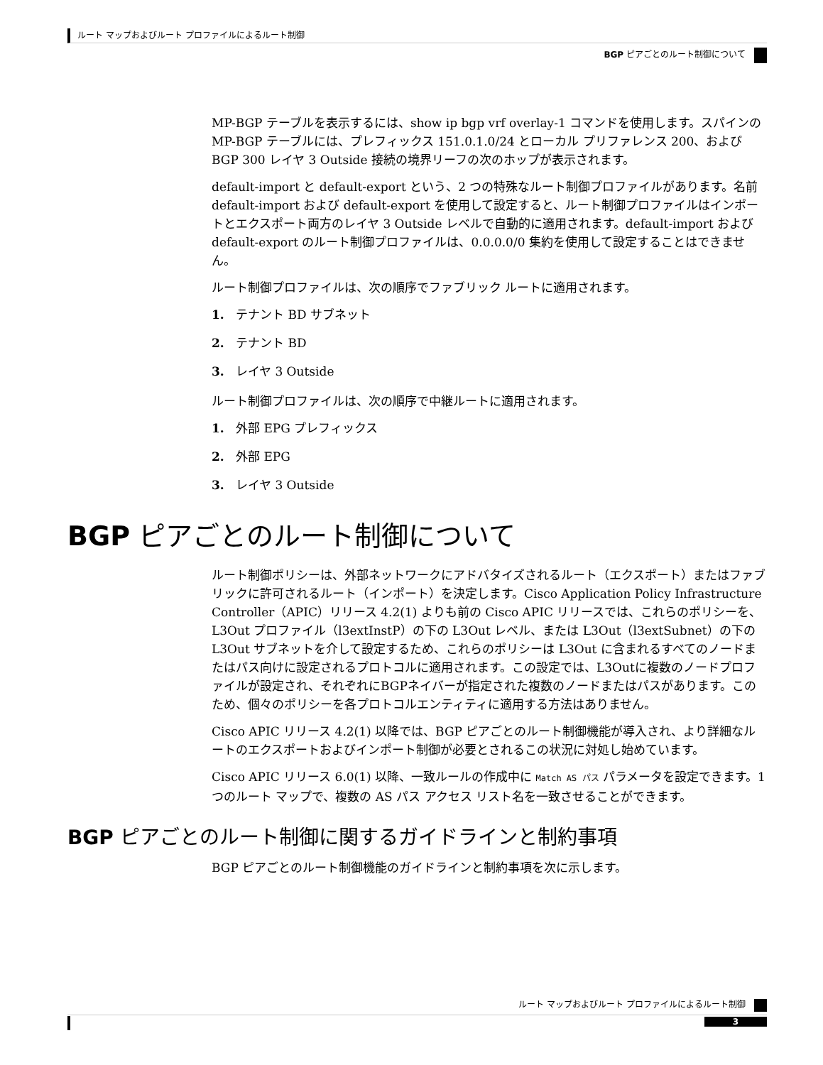ルート マップおよびルート プロファイルによるルート制御
BGP ピアごとのルート制御について
MP-BGP テーブルを表示するには、show ip bgp vrf overlay-1 コマンドを使用します。スパインの MP-BGP テーブルには、プレフィックス 151.0.1.0/24 とローカル プリファレンス 200、および BGP 300 レイヤ 3 Outside 接続の境界リーフの次のホップが表示されます。
default-import と default-export という、2 つの特殊なルート制御プロファイルがあります。名前 default-import および default-export を使用して設定すると、ルート制御プロファイルはインポートとエクスポート両方のレイヤ 3 Outside レベルで自動的に適用されます。default-import および default-export のルート制御プロファイルは、0.0.0.0/0 集約を使用して設定することはできません。
ルート制御プロファイルは、次の順序でファブリック ルートに適用されます。
1. テナント BD サブネット
2. テナント BD
3. レイヤ 3 Outside
ルート制御プロファイルは、次の順序で中継ルートに適用されます。
1. 外部 EPG プレフィックス
2. 外部 EPG
3. レイヤ 3 Outside
BGP ピアごとのルート制御について
ルート制御ポリシーは、外部ネットワークにアドバタイズされるルート（エクスポート）またはファブリックに許可されるルート（インポート）を決定します。Cisco Application Policy Infrastructure Controller（APIC）リリース 4.2(1) よりも前の Cisco APIC リリースでは、これらのポリシーを、L3Out プロファイル（l3extInstP）の下の L3Out レベル、または L3Out（l3extSubnet）の下の L3Out サブネットを介して設定するため、これらのポリシーは L3Out に含まれるすべてのノードまたはパス向けに設定されるプロトコルに適用されます。この設定では、L3Outに複数のノードプロファイルが設定され、それぞれにBGPネイバーが指定された複数のノードまたはパスがあります。このため、個々のポリシーを各プロトコルエンティティに適用する方法はありません。
Cisco APIC リリース 4.2(1) 以降では、BGP ピアごとのルート制御機能が導入され、より詳細なルートのエクスポートおよびインポート制御が必要とされるこの状況に対処し始めています。
Cisco APIC リリース 6.0(1) 以降、一致ルールの作成中に Match AS パス パラメータを設定できます。1 つのルート マップで、複数の AS パス アクセス リスト名を一致させることができます。
BGP ピアごとのルート制御に関するガイドラインと制約事項
BGP ピアごとのルート制御機能のガイドラインと制約事項を次に示します。
ルート マップおよびルート プロファイルによるルート制御
3